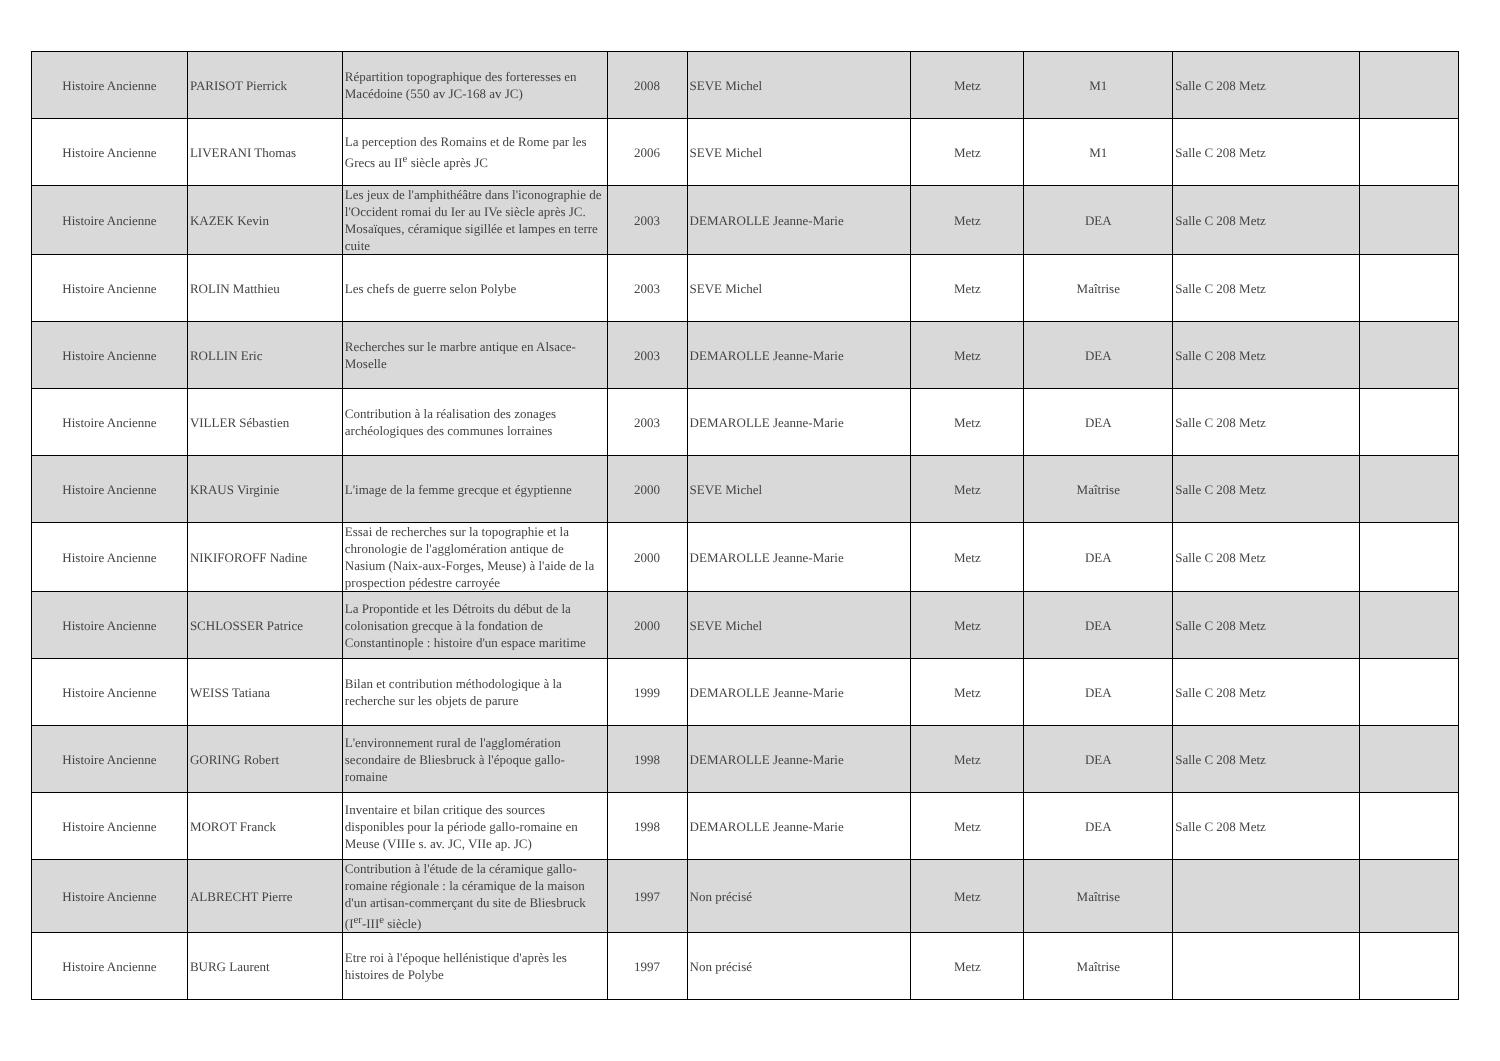| Histoire Ancienne | PARISOT Pierrick | Répartition topographique des forteresses en Macédoine (550 av JC-168 av JC) | 2008 | SEVE Michel | Metz | M1 | Salle C 208 Metz | |
| Histoire Ancienne | LIVERANI Thomas | La perception des Romains et de Rome par les Grecs au II<sup>e</sup> siècle après JC | 2006 | SEVE Michel | Metz | M1 | Salle C 208 Metz | |
| Histoire Ancienne | KAZEK Kevin | Les jeux de l'amphithéâtre dans l'iconographie de l'Occident romai du Ier au IVe siècle après JC. Mosaïques, céramique sigillée et lampes en terre cuite | 2003 | DEMAROLLE Jeanne-Marie | Metz | DEA | Salle C 208 Metz | |
| Histoire Ancienne | ROLIN Matthieu | Les chefs de guerre selon Polybe | 2003 | SEVE Michel | Metz | Maîtrise | Salle C 208 Metz | |
| Histoire Ancienne | ROLLIN Eric | Recherches sur le marbre antique en Alsace-Moselle | 2003 | DEMAROLLE Jeanne-Marie | Metz | DEA | Salle C 208 Metz | |
| Histoire Ancienne | VILLER Sébastien | Contribution à la réalisation des zonages archéologiques des communes lorraines | 2003 | DEMAROLLE Jeanne-Marie | Metz | DEA | Salle C 208 Metz | |
| Histoire Ancienne | KRAUS Virginie | L'image de la femme grecque et égyptienne | 2000 | SEVE Michel | Metz | Maîtrise | Salle C 208 Metz | |
| Histoire Ancienne | NIKIFOROFF Nadine | Essai de recherches sur la topographie et la chronologie de l'agglomération antique de Nasium (Naix-aux-Forges, Meuse) à l'aide de la prospection pédestre carroyée | 2000 | DEMAROLLE Jeanne-Marie | Metz | DEA | Salle C 208 Metz | |
| Histoire Ancienne | SCHLOSSER Patrice | La Propontide et les Détroits du début de la colonisation grecque à la fondation de Constantinople : histoire d'un espace maritime | 2000 | SEVE Michel | Metz | DEA | Salle C 208 Metz | |
| Histoire Ancienne | WEISS Tatiana | Bilan et contribution méthodologique à la recherche sur les objets de parure | 1999 | DEMAROLLE Jeanne-Marie | Metz | DEA | Salle C 208 Metz | |
| Histoire Ancienne | GORING Robert | L'environnement rural de l'agglomération secondaire de Bliesbruck à l'époque gallo-romaine | 1998 | DEMAROLLE Jeanne-Marie | Metz | DEA | Salle C 208 Metz | |
| Histoire Ancienne | MOROT Franck | Inventaire et bilan critique des sources disponibles pour la période gallo-romaine en Meuse (VIIIe s. av. JC, VIIe ap. JC) | 1998 | DEMAROLLE Jeanne-Marie | Metz | DEA | Salle C 208 Metz | |
| Histoire Ancienne | ALBRECHT Pierre | Contribution à l'étude de la céramique gallo-romaine régionale : la céramique de la maison d'un artisan-commerçant du site de Bliesbruck (I<sup>er</sup>-III<sup>e</sup> siècle) | 1997 | Non précisé | Metz | Maîtrise | | |
| Histoire Ancienne | BURG Laurent | Etre roi à l'époque hellénistique d'après les histoires de Polybe | 1997 | Non précisé | Metz | Maîtrise | | |